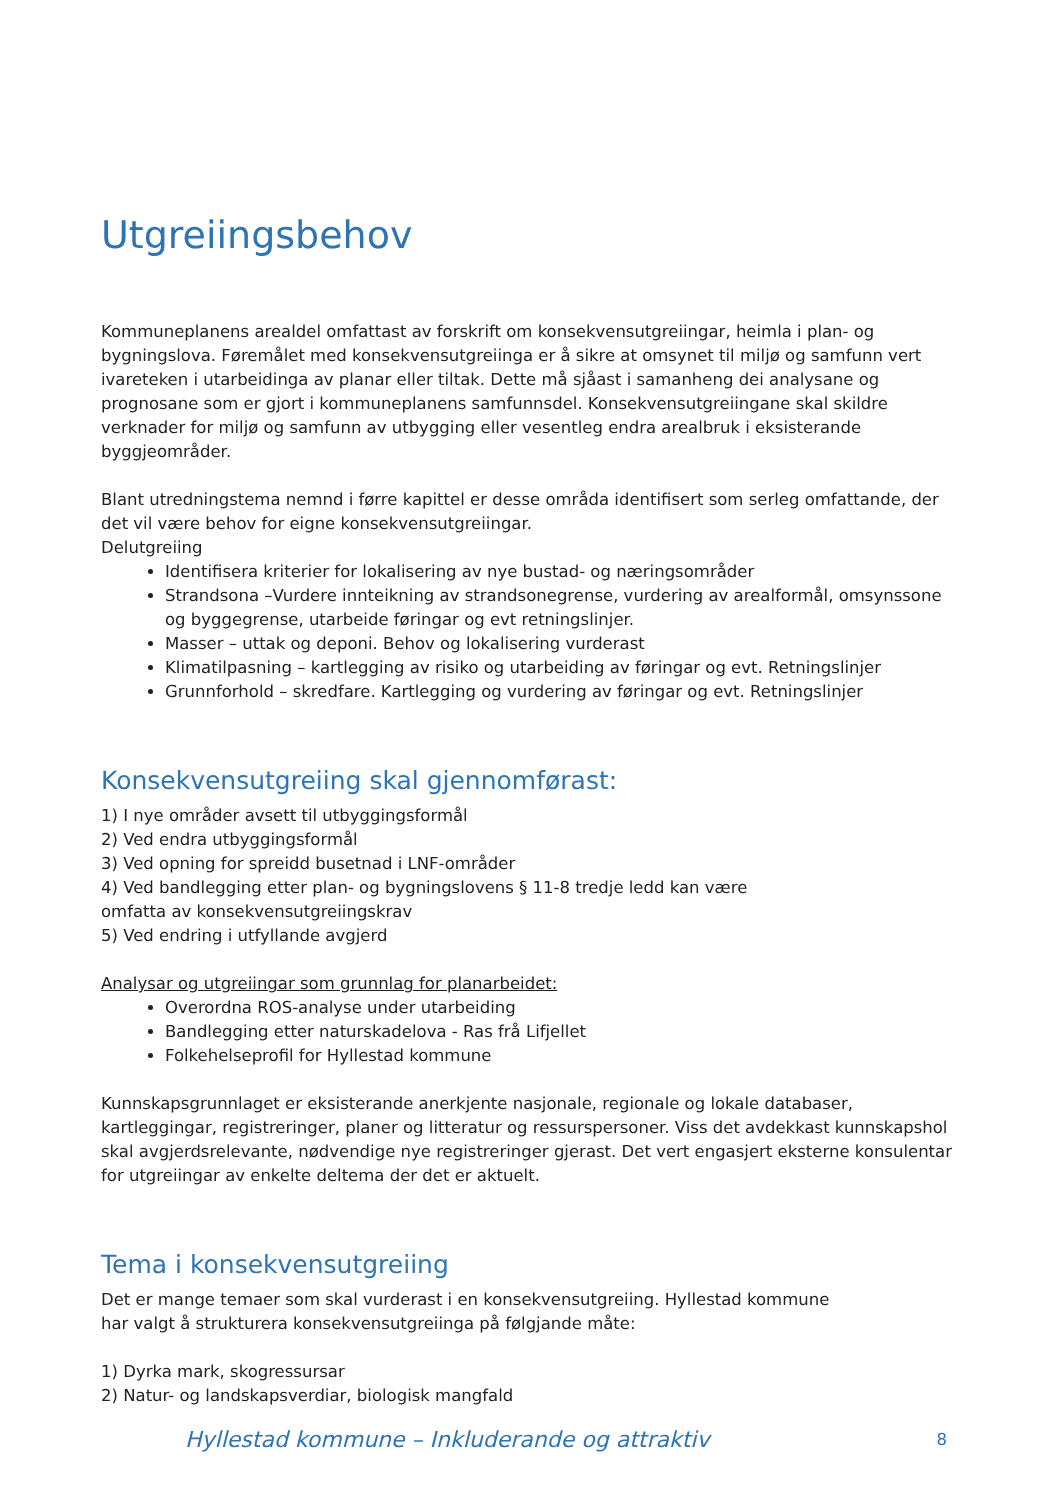Utgreiingsbehov
Kommuneplanens arealdel omfattast av forskrift om konsekvensutgreiingar, heimla i plan- og bygningslova. Føremålet med konsekvensutgreiinga er å sikre at omsynet til miljø og samfunn vert ivareteken i utarbeidinga av planar eller tiltak. Dette må sjåast i samanheng dei analysane og prognosane som er gjort i kommuneplanens samfunnsdel. Konsekvensutgreiingane skal skildre verknader for miljø og samfunn av utbygging eller vesentleg endra arealbruk i eksisterande byggjeområder.
Blant utredningstema nemnd i førre kapittel er desse områda identifisert som serleg omfattande, der det vil være behov for eigne konsekvensutgreiingar.
Delutgreiing
Identifisera kriterier for lokalisering av nye bustad- og næringsområder
Strandsona –Vurdere innteikning av strandsonegrense, vurdering av arealformål, omsynssone og byggegrense, utarbeide føringar og evt retningslinjer.
Masser – uttak og deponi. Behov og lokalisering vurderast
Klimatilpasning – kartlegging av risiko og utarbeiding av føringar og evt. Retningslinjer
Grunnforhold – skredfare. Kartlegging og vurdering av føringar og evt. Retningslinjer
Konsekvensutgreiing skal gjennomførast:
1) I nye områder avsett til utbyggingsformål
2) Ved endra utbyggingsformål
3) Ved opning for spreidd busetnad i LNF-områder
4) Ved bandlegging etter plan- og bygningslovens § 11-8 tredje ledd kan være
omfatta av konsekvensutgreiingskrav
5) Ved endring i utfyllande avgjerd
Analysar og utgreiingar som grunnlag for planarbeidet:
Overordna ROS-analyse under utarbeiding
Bandlegging etter naturskadelova - Ras frå Lifjellet
Folkehelseprofil for Hyllestad kommune
Kunnskapsgrunnlaget er eksisterande anerkjente nasjonale, regionale og lokale databaser, kartleggingar, registreringer, planer og litteratur og ressurspersoner. Viss det avdekkast kunnskapshol skal avgjerdsrelevante, nødvendige nye registreringer gjerast. Det vert engasjert eksterne konsulentar for utgreiingar av enkelte deltema der det er aktuelt.
Tema i konsekvensutgreiing
Det er mange temaer som skal vurderast i en konsekvensutgreiing. Hyllestad kommune
har valgt å strukturera konsekvensutgreiinga på følgjande måte:
1) Dyrka mark, skogressursar
2) Natur- og landskapsverdiar, biologisk mangfald
Hyllestad kommune – Inkluderande og attraktiv 8